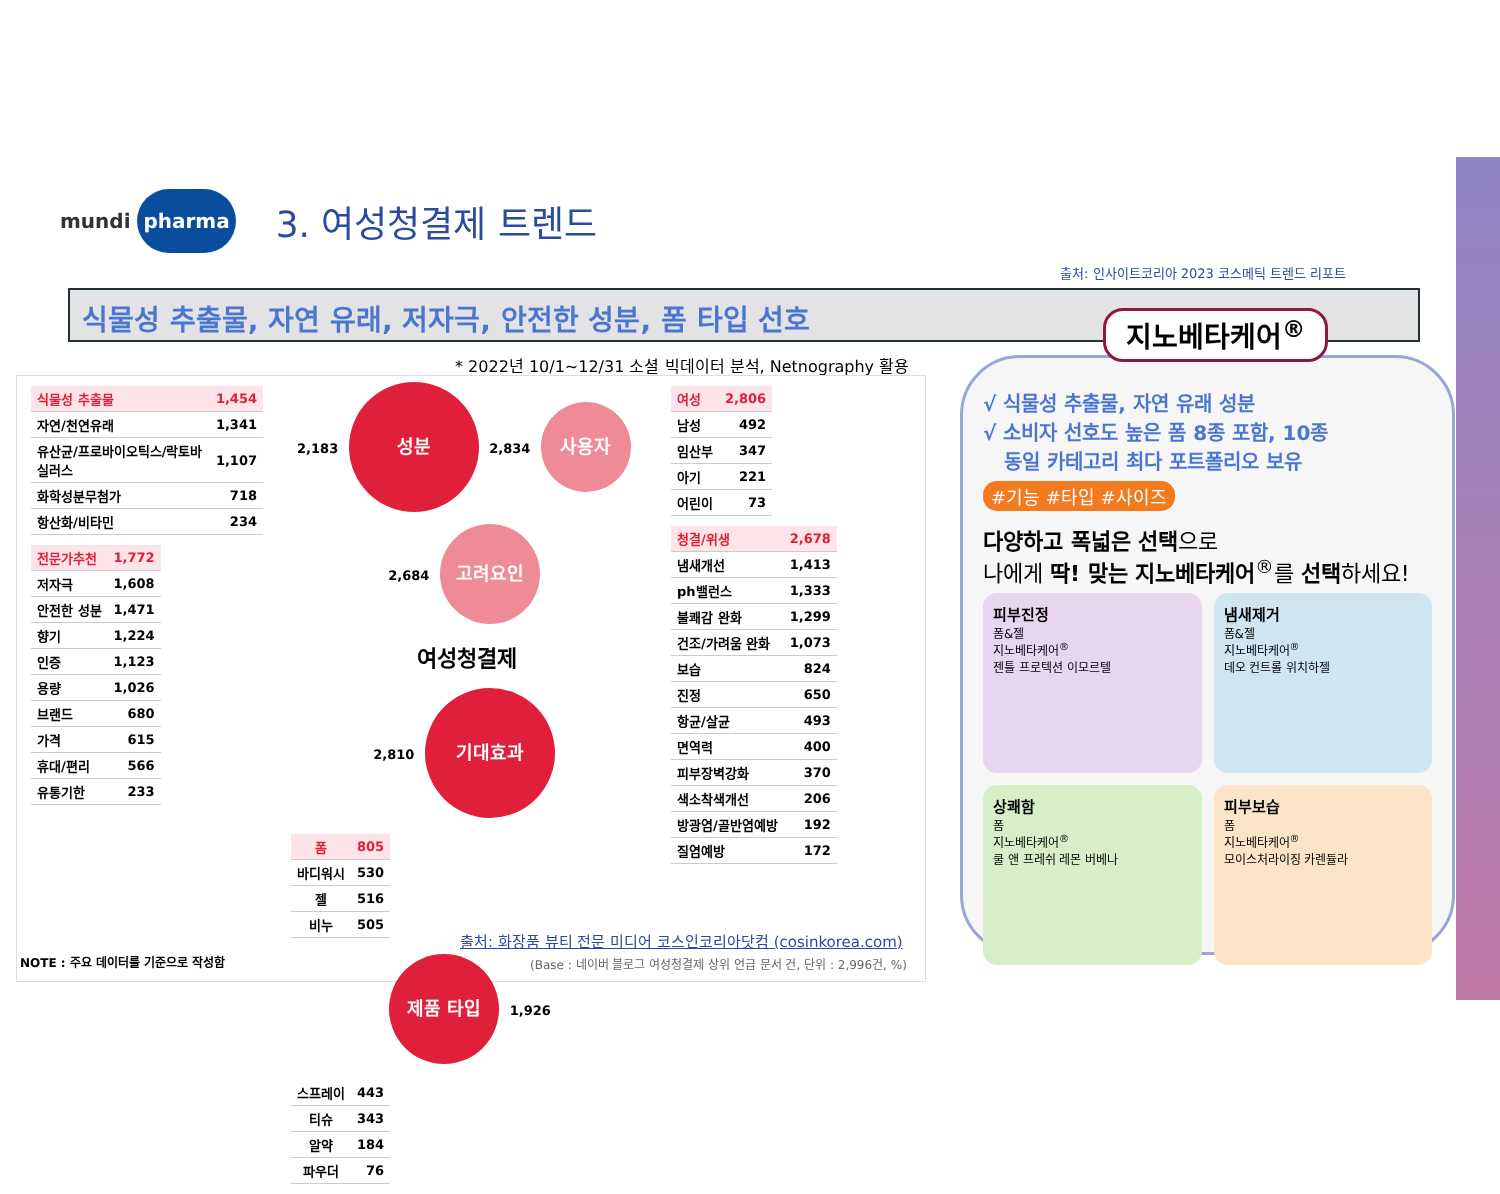mundi pharma
3. 여성청결제 트렌드
출처: 인사이트코리아 2023 코스메틱 트렌드 리포트
식물성 추출물, 자연 유래, 저자극, 안전한 성분, 폼 타입 선호
* 2022년 10/1~12/31 소셜 빅데이터 분석, Netnography 활용
| 식물성 추출물 | 1,454 |
| 자연/천연유래 | 1,341 |
| 유산균/프로바이오틱스/락토바실러스 | 1,107 |
| 화학성분무첨가 | 718 |
| 항산화/비타민 | 234 |
| 전문가추천 | 1,772 |
| 저자극 | 1,608 |
| 안전한 성분 | 1,471 |
| 향기 | 1,224 |
| 인증 | 1,123 |
| 용량 | 1,026 |
| 브랜드 | 680 |
| 가격 | 615 |
| 휴대/편리 | 566 |
| 유통기한 | 233 |
2,183 성분 2,834 사용자
2,684 고려요인
여성청결제
2,810 기대효과
| 폼 | 805 |
| 바디워시 | 530 |
| 젤 | 516 |
| 비누 | 505 |
제품 타입 1,926
| 스프레이 | 443 |
| 티슈 | 343 |
| 알약 | 184 |
| 파우더 | 76 |
| 여성 | 2,806 |
| 남성 | 492 |
| 임산부 | 347 |
| 아기 | 221 |
| 어린이 | 73 |
| 청결/위생 | 2,678 |
| 냄새개선 | 1,413 |
| ph밸런스 | 1,333 |
| 불쾌감 완화 | 1,299 |
| 건조/가려움 완화 | 1,073 |
| 보습 | 824 |
| 진정 | 650 |
| 항균/살균 | 493 |
| 면역력 | 400 |
| 피부장벽강화 | 370 |
| 색소착색개선 | 206 |
| 방광염/골반염예방 | 192 |
| 질염예방 | 172 |
출처: 화장품 뷰티 전문 미디어 코스인코리아닷컴 (cosinkorea.com)
NOTE : 주요 데이터를 기준으로 작성함
(Base : 네이버 블로그 여성청결제 상위 언급 문서 건, 단위 : 2,996건, %)
지노베타케어<sup>®</sup>
√ 식물성 추출물, 자연 유래 성분
√ 소비자 선호도 높은 폼 8종 포함, 10종
동일 카테고리 최다 포트폴리오 보유
#기능 #타입 #사이즈
다양하고 폭넓은 선택으로
나에게 딱! 맞는 지노베타케어<sup>®</sup>를 선택하세요!
피부진정
폼&젤
지노베타케어<sup>®</sup>
젠틀 프로텍션 이모르텔
냄새제거
폼&젤
지노베타케어<sup>®</sup>
데오 컨트롤 위치하젤
상쾌함
폼
지노베타케어<sup>®</sup>
쿨 앤 프레쉬 레몬 버베나
피부보습
폼
지노베타케어<sup>®</sup>
모이스처라이징 카렌듈라